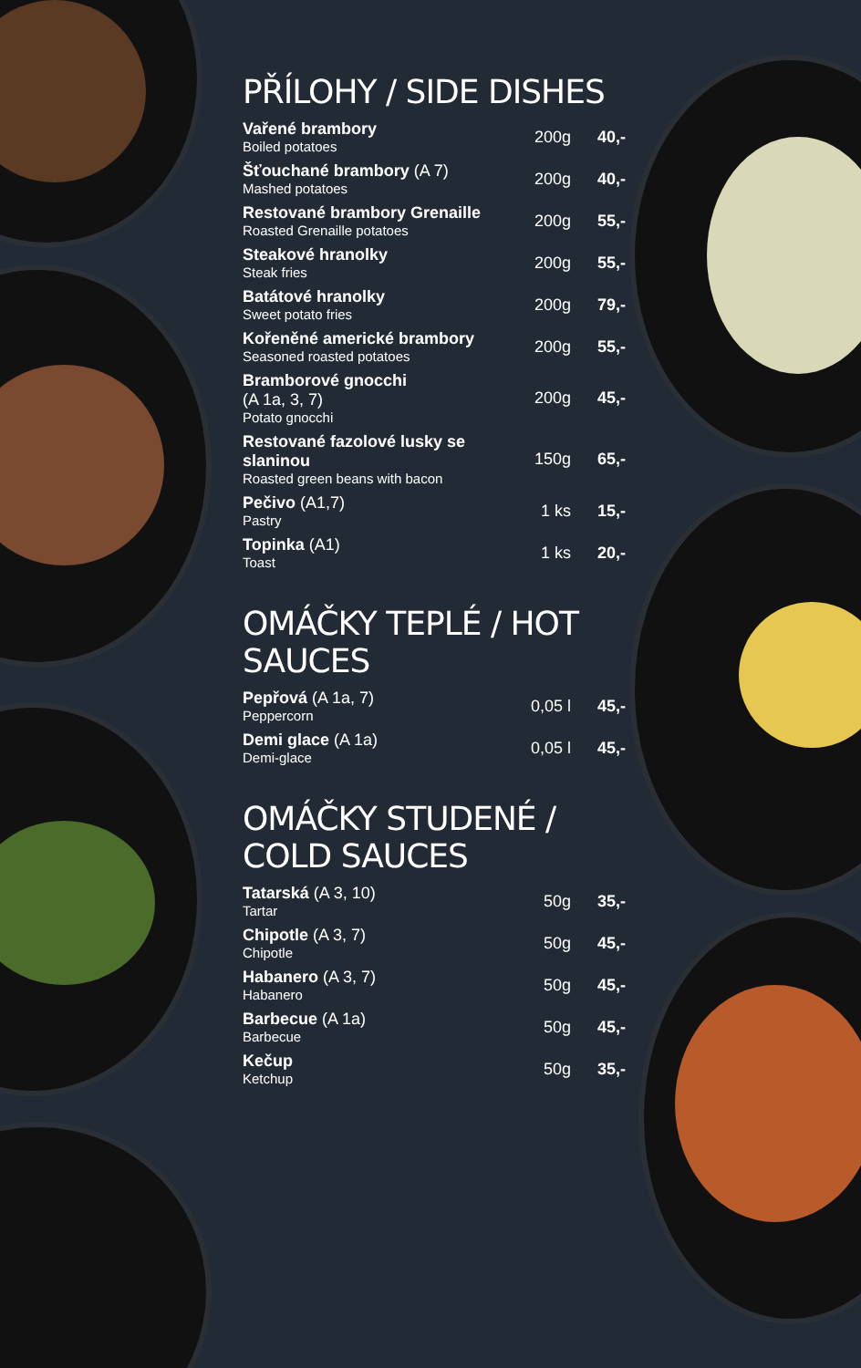PŘÍLOHY / SIDE DISHES
| Vařené brambory Boiled potatoes | 200g | 40,- |
| Šťouchané brambory (A 7) Mashed potatoes | 200g | 40,- |
| Restované brambory Grenaille Roasted Grenaille potatoes | 200g | 55,- |
| Steakové hranolky Steak fries | 200g | 55,- |
| Batátové hranolky Sweet potato fries | 200g | 79,- |
| Kořeněné americké brambory Seasoned roasted potatoes | 200g | 55,- |
| Bramborové gnocchi (A 1a, 3, 7) Potato gnocchi | 200g | 45,- |
| Restované fazolové lusky se slaninou Roasted green beans with bacon | 150g | 65,- |
| Pečivo (A1,7) Pastry | 1 ks | 15,- |
| Topinka (A1) Toast | 1 ks | 20,- |
OMÁČKY TEPLÉ / HOT SAUCES
| Pepřová (A 1a, 7) Peppercorn | 0,05 l | 45,- |
| Demi glace (A 1a) Demi-glace | 0,05 l | 45,- |
OMÁČKY STUDENÉ / COLD SAUCES
| Tatarská (A 3, 10) Tartar | 50g | 35,- |
| Chipotle (A 3, 7) Chipotle | 50g | 45,- |
| Habanero (A 3, 7) Habanero | 50g | 45,- |
| Barbecue (A 1a) Barbecue | 50g | 45,- |
| Kečup Ketchup | 50g | 35,- |